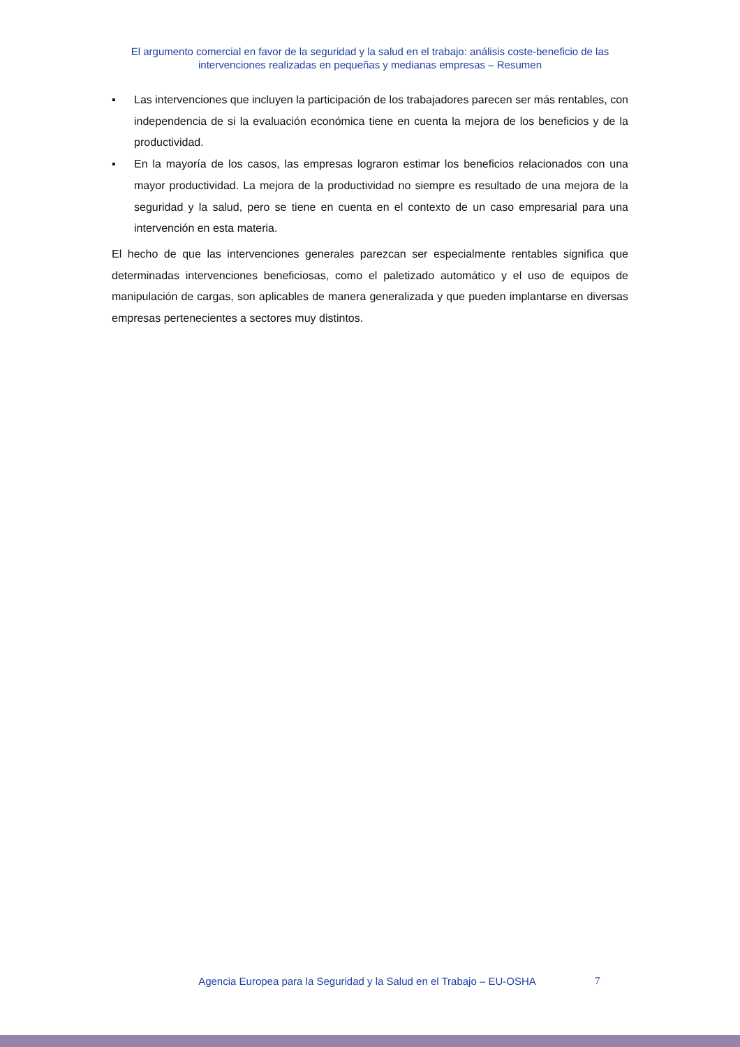El argumento comercial en favor de la seguridad y la salud en el trabajo: análisis coste-beneficio de las intervenciones realizadas en pequeñas y medianas empresas – Resumen
▪ Las intervenciones que incluyen la participación de los trabajadores parecen ser más rentables, con independencia de si la evaluación económica tiene en cuenta la mejora de los beneficios y de la productividad.
▪ En la mayoría de los casos, las empresas lograron estimar los beneficios relacionados con una mayor productividad. La mejora de la productividad no siempre es resultado de una mejora de la seguridad y la salud, pero se tiene en cuenta en el contexto de un caso empresarial para una intervención en esta materia.
El hecho de que las intervenciones generales parezcan ser especialmente rentables significa que determinadas intervenciones beneficiosas, como el paletizado automático y el uso de equipos de manipulación de cargas, son aplicables de manera generalizada y que pueden implantarse en diversas empresas pertenecientes a sectores muy distintos.
Agencia Europea para la Seguridad y la Salud en el Trabajo – EU-OSHA 7